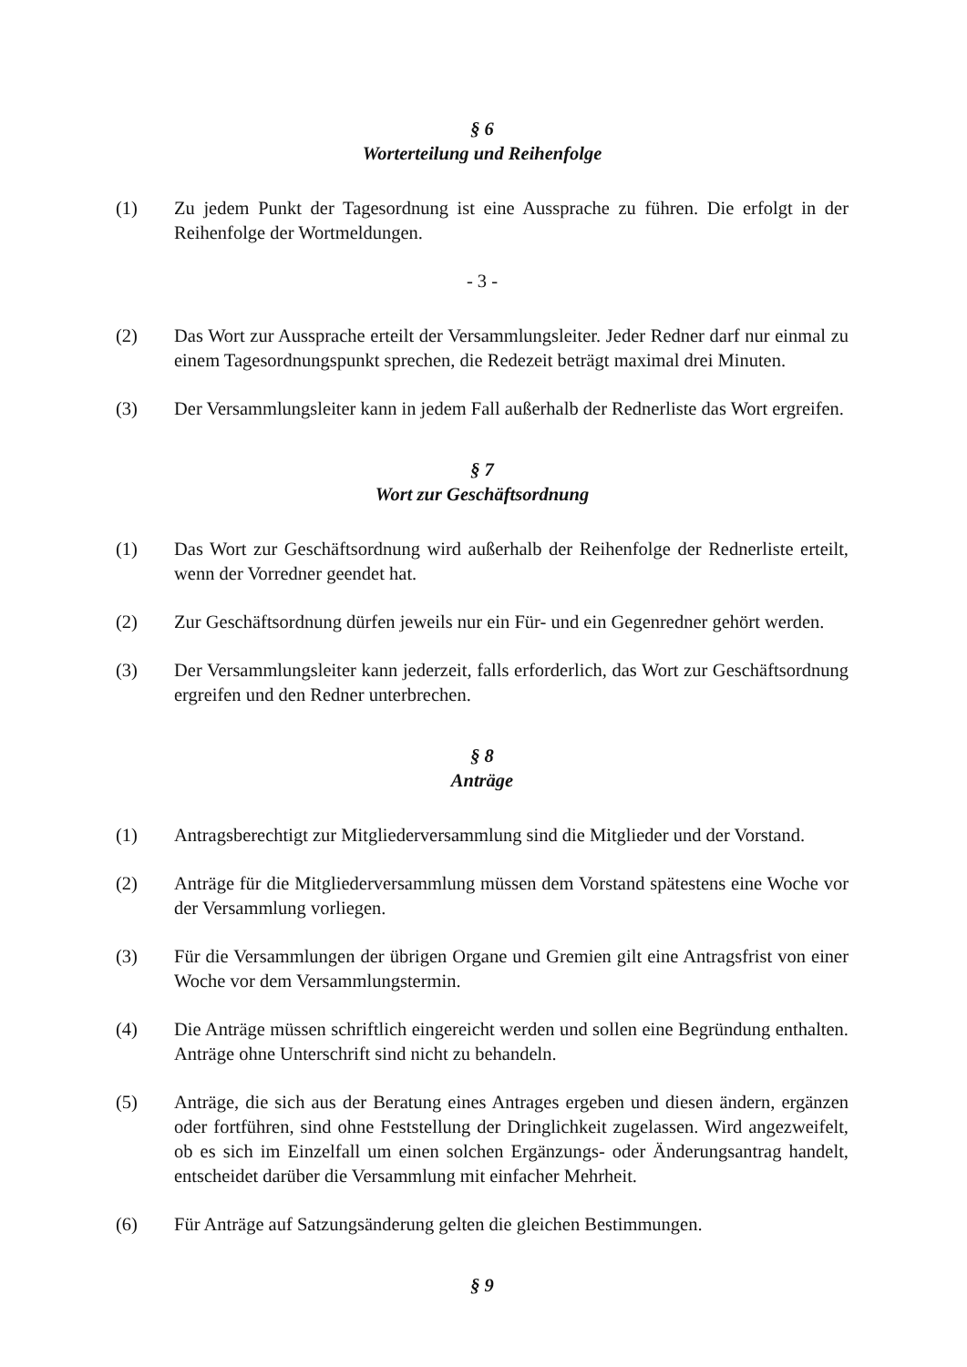§ 6
Worterteilung und Reihenfolge
(1) Zu jedem Punkt der Tagesordnung ist eine Aussprache zu führen. Die erfolgt in der Reihenfolge der Wortmeldungen.
- 3 -
(2) Das Wort zur Aussprache erteilt der Versammlungsleiter. Jeder Redner darf nur einmal zu einem Tagesordnungspunkt sprechen, die Redezeit beträgt maximal drei Minuten.
(3) Der Versammlungsleiter kann in jedem Fall außerhalb der Rednerliste das Wort ergreifen.
§ 7
Wort zur Geschäftsordnung
(1) Das Wort zur Geschäftsordnung wird außerhalb der Reihenfolge der Rednerliste erteilt, wenn der Vorredner geendet hat.
(2) Zur Geschäftsordnung dürfen jeweils nur ein Für- und ein Gegenredner gehört werden.
(3) Der Versammlungsleiter kann jederzeit, falls erforderlich, das Wort zur Geschäftsordnung ergreifen und den Redner unterbrechen.
§ 8
Anträge
(1) Antragsberechtigt zur Mitgliederversammlung sind die Mitglieder und der Vorstand.
(2) Anträge für die Mitgliederversammlung müssen dem Vorstand spätestens eine Woche vor der Versammlung vorliegen.
(3) Für die Versammlungen der übrigen Organe und Gremien gilt eine Antragsfrist von einer Woche vor dem Versammlungstermin.
(4) Die Anträge müssen schriftlich eingereicht werden und sollen eine Begründung enthalten. Anträge ohne Unterschrift sind nicht zu behandeln.
(5) Anträge, die sich aus der Beratung eines Antrages ergeben und diesen ändern, ergänzen oder fortführen, sind ohne Feststellung der Dringlichkeit zugelassen. Wird angezweifelt, ob es sich im Einzelfall um einen solchen Ergänzungs- oder Änderungsantrag handelt, entscheidet darüber die Versammlung mit einfacher Mehrheit.
(6) Für Anträge auf Satzungsänderung gelten die gleichen Bestimmungen.
§ 9